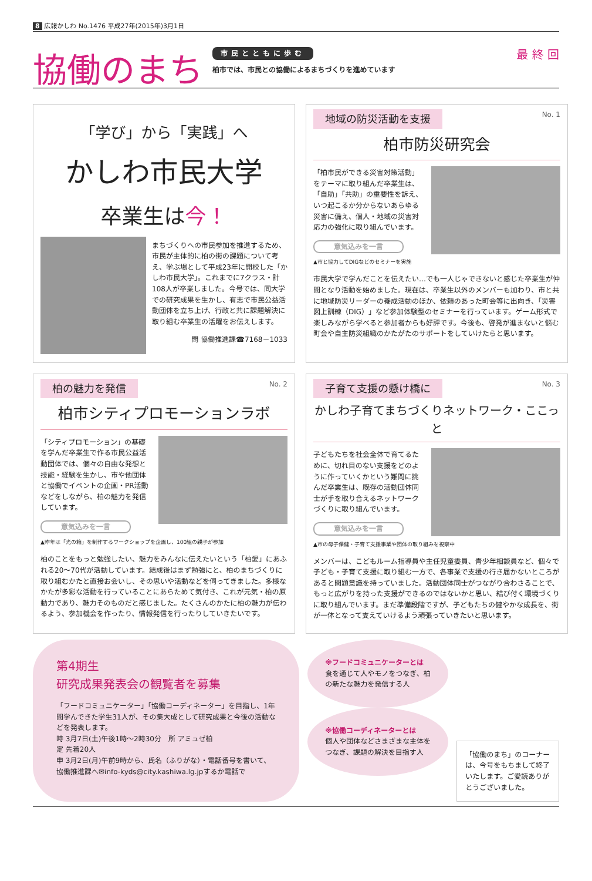8 広報かしわ No.1476 平成27年(2015年)3月1日
協働のまち
市民とともに歩む
柏市では、市民との協働によるまちづくりを進めています
最 終 回
「学び」から「実践」へ
かしわ市民大学
卒業生は今！
まちづくりへの市民参加を推進するため、市民が主体的に柏の街の課題について考え、学ぶ場として平成23年に開校した「かしわ市民大学」。これまでに7クラス・計108人が卒業しました。今号では、同大学での研究成果を生かし、有志で市民公益活動団体を立ち上げ、行政と共に課題解決に取り組む卒業生の活躍をお伝えします。
問 協働推進課☎7168－1033
地域の防災活動を支援 No. 1
柏市防災研究会
「柏市民ができる災害対策活動」をテーマに取り組んだ卒業生は、「自助」「共助」の重要性を訴え、いつ起こるか分からないあらゆる災害に備え、個人・地域の災害対応力の強化に取り組んでいます。
意気込みを一言
▲市と協力してDIGなどのセミナーを実施
市民大学で学んだことを伝えたい…でも一人じゃできないと感じた卒業生が仲間となり活動を始めました。現在は、卒業生以外のメンバーも加わり、市と共に地域防災リーダーの養成活動のほか、依頼のあった町会等に出向き、「災害図上訓練（DIG）」など参加体験型のセミナーを行っています。ゲーム形式で楽しみながら学べると参加者からも好評です。今後も、啓発が進まないと悩む町会や自主防災組織のかたがたのサポートをしていけたらと思います。
柏の魅力を発信 No. 2
柏市シティプロモーションラボ
「シティプロモーション」の基礎を学んだ卒業生で作る市民公益活動団体では、個々の自由な発想と技能・経験を生かし、市や他団体と協働でイベントの企画・PR活動などをしながら、柏の魅力を発信しています。
意気込みを一言
▲昨年は「光の箱」を制作するワークショップを企画し、100組の親子が参加
柏のことをもっと勉強したい、魅力をみんなに伝えたいという「柏愛」にあふれる20～70代が活動しています。結成後はまず勉強にと、柏のまちづくりに取り組むかたと直接お会いし、その思いや活動などを伺ってきました。多様なかたが多彩な活動を行っていることにあらためて気付き、これが元気・柏の原動力であり、魅力そのものだと感じました。たくさんのかたに柏の魅力が伝わるよう、参加機会を作ったり、情報発信を行ったりしていきたいです。
子育て支援の懸け橋に No. 3
かしわ子育てまちづくりネットワーク・ここっと
子どもたちを社会全体で育てるために、切れ目のない支援をどのように作っていくかという難問に挑んだ卒業生は、既存の活動団体同士が手を取り合えるネットワークづくりに取り組んでいます。
意気込みを一言
▲市の母子保健・子育て支援事業や団体の取り組みを視察中
メンバーは、こどもルーム指導員や主任児童委員、青少年相談員など、個々で子ども・子育て支援に取り組む一方で、各事業で支援の行き届かないところがあると問題意識を持っていました。活動団体同士がつながり合わさることで、もっと広がりを持った支援ができるのではないかと思い、結び付く環境づくりに取り組んでいます。まだ準備段階ですが、子どもたちの健やかな成長を、街が一体となって支えていけるよう頑張っていきたいと思います。
第4期生
研究成果発表会の観覧者を募集
「フードコミュニケーター」「協働コーディネーター」を目指し、1年間学んできた学生31人が、その集大成として研究成果と今後の活動などを発表します。
時 3月7日(土)午後1時～2時30分　所 アミュゼ柏
定 先着20人
申 3月2日(月)午前9時から、氏名（ふりがな）・電話番号を書いて、協働推進課へ✉info-kyds@city.kashiwa.lg.jpするか電話で
※フードコミュニケーターとは
食を通じて人やモノをつなぎ、柏の新たな魅力を発信する人
※協働コーディネーターとは
個人や団体などさまざまな主体をつなぎ、課題の解決を目指す人
「協働のまち」のコーナーは、今号をもちまして終了いたします。ご愛読ありがとうございました。